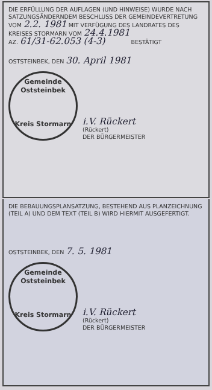DIE ERFÜLLUNG DER AUFLAGEN (UND HINWEISE) WURDE NACH SATZUNGSÄNDERNDEM BESCHLUSS DER GEMEINDEVERTRETUNG VOM 2.2. 1981 MIT VERFÜGUNG DES LANDRATES DES KREISES STORMARN VOM 24.4.1981
AZ. 61/31-62.053 (4-3) BESTÄTIGT
OSTSTEINBEK, DEN 30. April 1981
Gemeinde Oststeinbek
Kreis Stormarn
i.V. Rückert
(Rückert)
DER BÜRGERMEISTER
DIE BEBAUUNGSPLANSATZUNG, BESTEHEND AUS PLANZEICHNUNG (TEIL A) UND DEM TEXT (TEIL B) WIRD HIERMIT AUSGEFERTIGT.
OSTSTEINBEK, DEN 7. 5. 1981
Gemeinde Oststeinbek
Kreis Stormarn
i.V. Rückert
(Rückert)
DER BÜRGERMEISTER